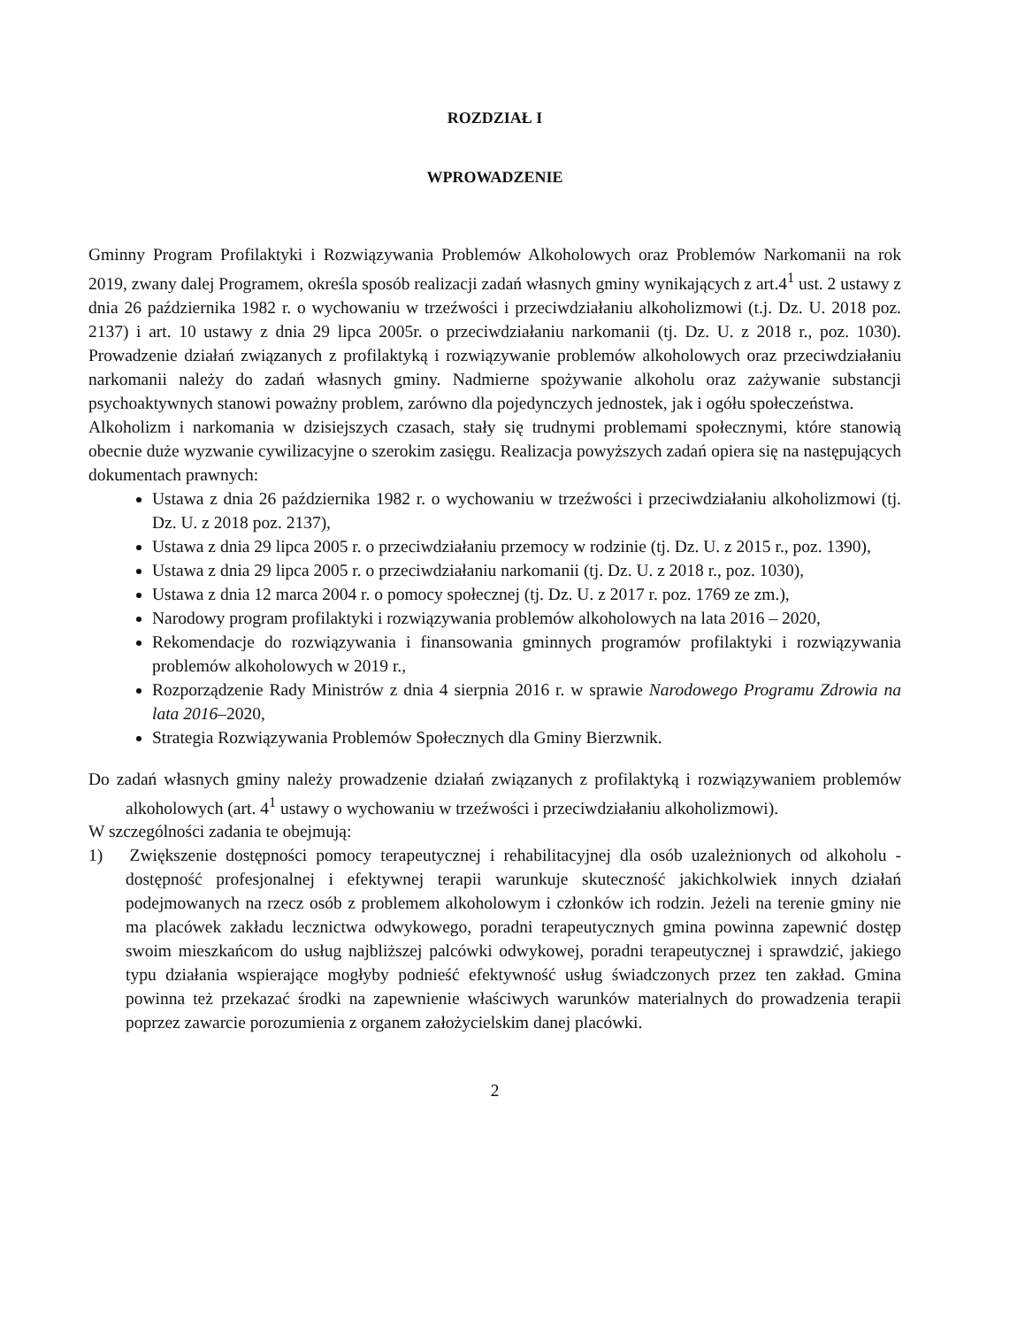ROZDZIAŁ I
WPROWADZENIE
Gminny Program Profilaktyki i Rozwiązywania Problemów Alkoholowych oraz Problemów Narkomanii na rok 2019, zwany dalej Programem, określa sposób realizacji zadań własnych gminy wynikających z art.4<sup>1</sup> ust. 2 ustawy z dnia 26 października 1982 r. o wychowaniu w trzeźwości i przeciwdziałaniu alkoholizmowi (t.j. Dz. U. 2018 poz. 2137) i art. 10 ustawy z dnia 29 lipca 2005r. o przeciwdziałaniu narkomanii (tj. Dz. U. z 2018 r., poz. 1030). Prowadzenie działań związanych z profilaktyką i rozwiązywanie problemów alkoholowych oraz przeciwdziałaniu narkomanii należy do zadań własnych gminy. Nadmierne spożywanie alkoholu oraz zażywanie substancji psychoaktywnych stanowi poważny problem, zarówno dla pojedynczych jednostek, jak i ogółu społeczeństwa.
Alkoholizm i narkomania w dzisiejszych czasach, stały się trudnymi problemami społecznymi, które stanowią obecnie duże wyzwanie cywilizacyjne o szerokim zasięgu. Realizacja powyższych zadań opiera się na następujących dokumentach prawnych:
Ustawa z dnia 26 października 1982 r. o wychowaniu w trzeźwości i przeciwdziałaniu alkoholizmowi (tj. Dz. U. z 2018 poz. 2137),
Ustawa z dnia 29 lipca 2005 r. o przeciwdziałaniu przemocy w rodzinie (tj. Dz. U. z 2015 r., poz. 1390),
Ustawa z dnia 29 lipca 2005 r. o przeciwdziałaniu narkomanii (tj. Dz. U. z 2018 r., poz. 1030),
Ustawa z dnia 12 marca 2004 r. o pomocy społecznej (tj. Dz. U. z 2017 r. poz. 1769 ze zm.),
Narodowy program profilaktyki i rozwiązywania problemów alkoholowych na lata 2016 – 2020,
Rekomendacje do rozwiązywania i finansowania gminnych programów profilaktyki i rozwiązywania problemów alkoholowych w 2019 r.,
Rozporządzenie Rady Ministrów z dnia 4 sierpnia 2016 r. w sprawie Narodowego Programu Zdrowia na lata 2016–2020,
Strategia Rozwiązywania Problemów Społecznych dla Gminy Bierzwnik.
Do zadań własnych gminy należy prowadzenie działań związanych z profilaktyką i rozwiązywaniem problemów alkoholowych (art. 4<sup>1</sup> ustawy o wychowaniu w trzeźwości i przeciwdziałaniu alkoholizmowi).
W szczególności zadania te obejmują:
1) Zwiększenie dostępności pomocy terapeutycznej i rehabilitacyjnej dla osób uzależnionych od alkoholu - dostępność profesjonalnej i efektywnej terapii warunkuje skuteczność jakichkolwiek innych działań podejmowanych na rzecz osób z problemem alkoholowym i członków ich rodzin. Jeżeli na terenie gminy nie ma placówek zakładu lecznictwa odwykowego, poradni terapeutycznych gmina powinna zapewnić dostęp swoim mieszkańcom do usług najbliższej palcówki odwykowej, poradni terapeutycznej i sprawdzić, jakiego typu działania wspierające mogłyby podnieść efektywność usług świadczonych przez ten zakład. Gmina powinna też przekazać środki na zapewnienie właściwych warunków materialnych do prowadzenia terapii poprzez zawarcie porozumienia z organem założycielskim danej placówki.
2